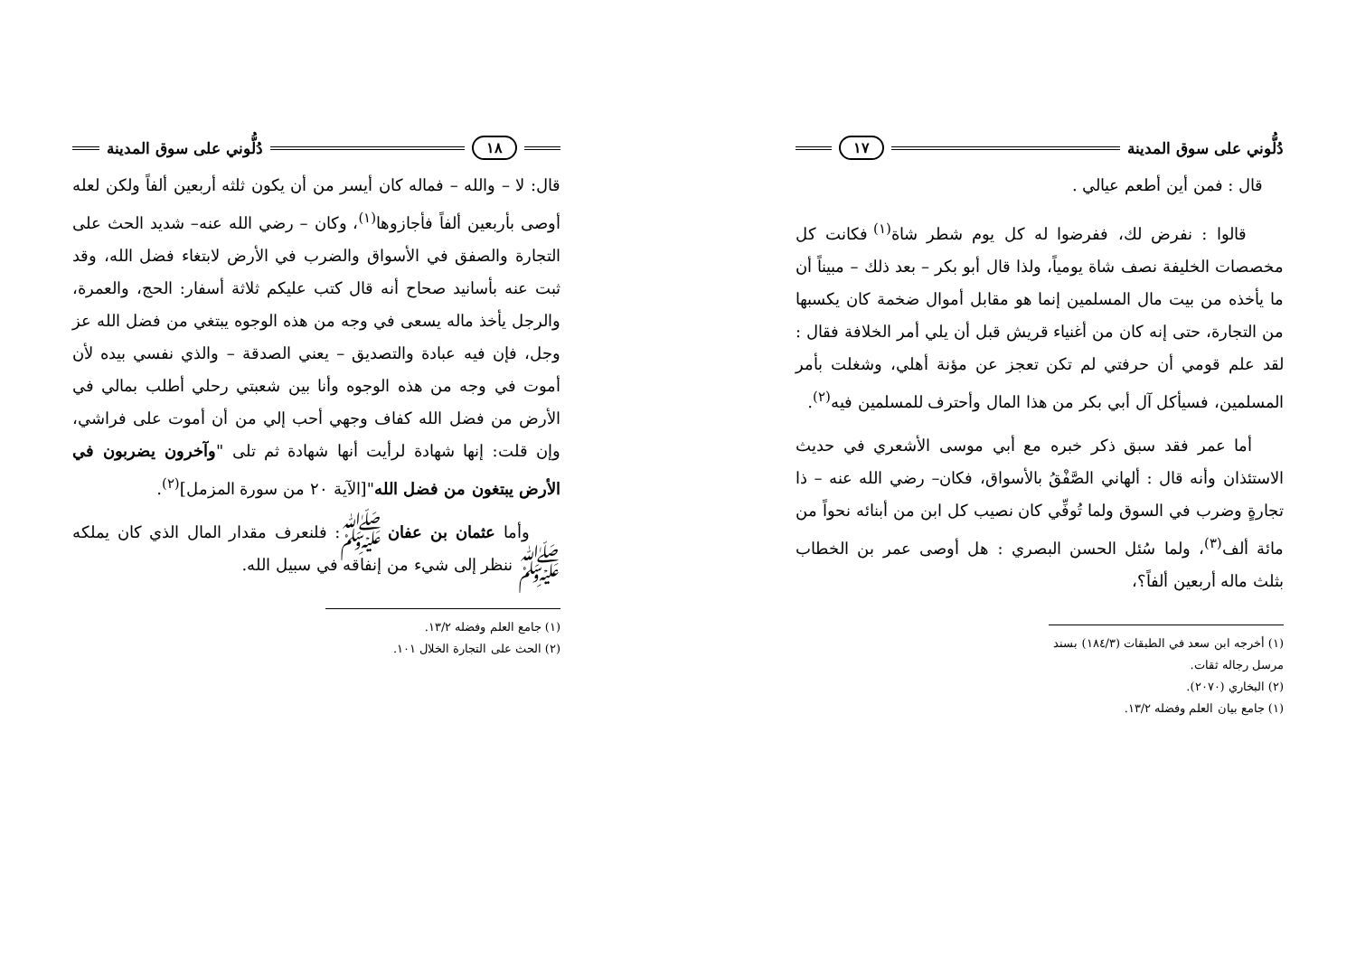دُلُّوني على سوق المدينة ١٧
قال : فمن أين أطعم عيالي .
قالوا : نفرض لك، ففرضوا له كل يوم شطر شاة<sup>(١)</sup> فكانت كل مخصصات الخليفة نصف شاة يومياً، ولذا قال أبو بكر – بعد ذلك – مبيناً أن ما يأخذه من بيت مال المسلمين إنما هو مقابل أموال ضخمة كان يكسبها من التجارة، حتى إنه كان من أغنياء قريش قبل أن يلي أمر الخلافة فقال : لقد علم قومي أن حرفتي لم تكن تعجز عن مؤنة أهلي، وشغلت بأمر المسلمين، فسيأكل آل أبي بكر من هذا المال وأحترف للمسلمين فيه<sup>(٢)</sup>.
أما عمر فقد سبق ذكر خبره مع أبي موسى الأشعري في حديث الاستئذان وأنه قال : ألهاني الصَّفْقُ بالأسواق، فكان– رضي الله عنه – ذا تجارةٍ وضرب في السوق ولما تُوفِّي كان نصيب كل ابن من أبنائه نحواً من مائة ألف<sup>(٣)</sup>، ولما سُئل الحسن البصري : هل أوصى عمر بن الخطاب بثلث ماله أربعين ألفاً؟،
(١) أخرجه ابن سعد في الطبقات (١٨٤/٣) بسند مرسل رجاله ثقات.
(٢) البخاري (٢٠٧٠).
(١) جامع بيان العلم وفضله ١٣/٢.
١٨ دُلُّوني على سوق المدينة
قال: لا – والله – فماله كان أيسر من أن يكون ثلثه أربعين ألفاً ولكن لعله أوصى بأربعين ألفاً فأجازوها<sup>(١)</sup>، وكان – رضي الله عنه– شديد الحث على التجارة والصفق في الأسواق والضرب في الأرض لابتغاء فضل الله، وقد ثبت عنه بأسانيد صحاح أنه قال كتب عليكم ثلاثة أسفار: الحج، والعمرة، والرجل يأخذ ماله يسعى في وجه من هذه الوجوه يبتغي من فضل الله عز وجل، فإن فيه عبادة والتصديق – يعني الصدقة – والذي نفسي بيده لأن أموت في وجه من هذه الوجوه وأنا بين شعبتي رحلي أطلب بمالي في الأرض من فضل الله كفاف وجهي أحب إلي من أن أموت على فراشي، وإن قلت: إنها شهادة لرأيت أنها شهادة ثم تلى "وآخرون يضربون في الأرض يبتغون من فضل الله"[الآية ٢٠ من سورة المزمل]<sup>(٢)</sup>.
وأما عثمان بن عفان ﷺ: فلنعرف مقدار المال الذي كان يملكه ﷺ ننظر إلى شيء من إنفاقه في سبيل الله.
(١) جامع العلم وفضله ١٣/٢.
(٢) الحث على التجارة الخلال ١٠١.